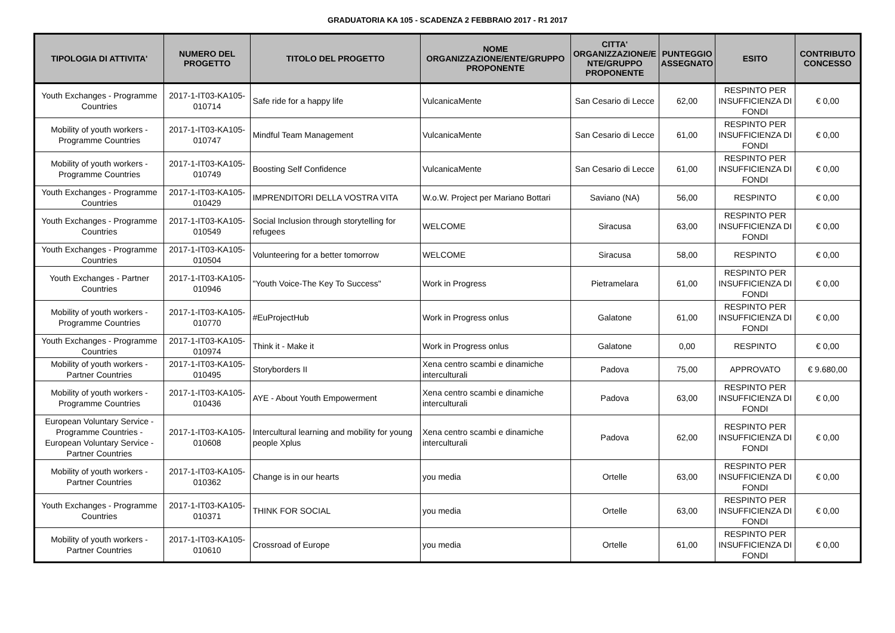GRADUATORIA KA 105 - SCADENZA 2 FEBBRAIO 2017 - R1 2017
| TIPOLOGIA DI ATTIVITA' | NUMERO DEL PROGETTO | TITOLO DEL PROGETTO | NOME ORGANIZZAZIONE/ENTE/GRUPPO PROPONENTE | CITTA' ORGANIZZAZIONE/E NTE/GRUPPO PROPONENTE | PUNTEGGIO ASSEGNATO | ESITO | CONTRIBUTO CONCESSO |
| --- | --- | --- | --- | --- | --- | --- | --- |
| Youth Exchanges - Programme Countries | 2017-1-IT03-KA105-010714 | Safe ride for a happy life | VulcanicaMente | San Cesario di Lecce | 62,00 | RESPINTO PER INSUFFICIENZA DI FONDI | € 0,00 |
| Mobility of youth workers - Programme Countries | 2017-1-IT03-KA105-010747 | Mindful Team Management | VulcanicaMente | San Cesario di Lecce | 61,00 | RESPINTO PER INSUFFICIENZA DI FONDI | € 0,00 |
| Mobility of youth workers - Programme Countries | 2017-1-IT03-KA105-010749 | Boosting Self Confidence | VulcanicaMente | San Cesario di Lecce | 61,00 | RESPINTO PER INSUFFICIENZA DI FONDI | € 0,00 |
| Youth Exchanges - Programme Countries | 2017-1-IT03-KA105-010429 | IMPRENDITORI DELLA VOSTRA VITA | W.o.W. Project per Mariano Bottari | Saviano (NA) | 56,00 | RESPINTO | € 0,00 |
| Youth Exchanges - Programme Countries | 2017-1-IT03-KA105-010549 | Social Inclusion through storytelling for refugees | WELCOME | Siracusa | 63,00 | RESPINTO PER INSUFFICIENZA DI FONDI | € 0,00 |
| Youth Exchanges - Programme Countries | 2017-1-IT03-KA105-010504 | Volunteering for a better tomorrow | WELCOME | Siracusa | 58,00 | RESPINTO | € 0,00 |
| Youth Exchanges - Partner Countries | 2017-1-IT03-KA105-010946 | "Youth Voice-The Key To Success" | Work in Progress | Pietramelara | 61,00 | RESPINTO PER INSUFFICIENZA DI FONDI | € 0,00 |
| Mobility of youth workers - Programme Countries | 2017-1-IT03-KA105-010770 | #EuProjectHub | Work in Progress onlus | Galatone | 61,00 | RESPINTO PER INSUFFICIENZA DI FONDI | € 0,00 |
| Youth Exchanges - Programme Countries | 2017-1-IT03-KA105-010974 | Think it - Make it | Work in Progress onlus | Galatone | 0,00 | RESPINTO | € 0,00 |
| Mobility of youth workers - Partner Countries | 2017-1-IT03-KA105-010495 | Storyborders II | Xena centro scambi e dinamiche interculturali | Padova | 75,00 | APPROVATO | € 9.680,00 |
| Mobility of youth workers - Programme Countries | 2017-1-IT03-KA105-010436 | AYE - About Youth Empowerment | Xena centro scambi e dinamiche interculturali | Padova | 63,00 | RESPINTO PER INSUFFICIENZA DI FONDI | € 0,00 |
| European Voluntary Service - Programme Countries - European Voluntary Service - Partner Countries | 2017-1-IT03-KA105-010608 | Intercultural learning and mobility for young people Xplus | Xena centro scambi e dinamiche interculturali | Padova | 62,00 | RESPINTO PER INSUFFICIENZA DI FONDI | € 0,00 |
| Mobility of youth workers - Partner Countries | 2017-1-IT03-KA105-010362 | Change is in our hearts | you media | Ortelle | 63,00 | RESPINTO PER INSUFFICIENZA DI FONDI | € 0,00 |
| Youth Exchanges - Programme Countries | 2017-1-IT03-KA105-010371 | THINK FOR SOCIAL | you media | Ortelle | 63,00 | RESPINTO PER INSUFFICIENZA DI FONDI | € 0,00 |
| Mobility of youth workers - Partner Countries | 2017-1-IT03-KA105-010610 | Crossroad of Europe | you media | Ortelle | 61,00 | RESPINTO PER INSUFFICIENZA DI FONDI | € 0,00 |